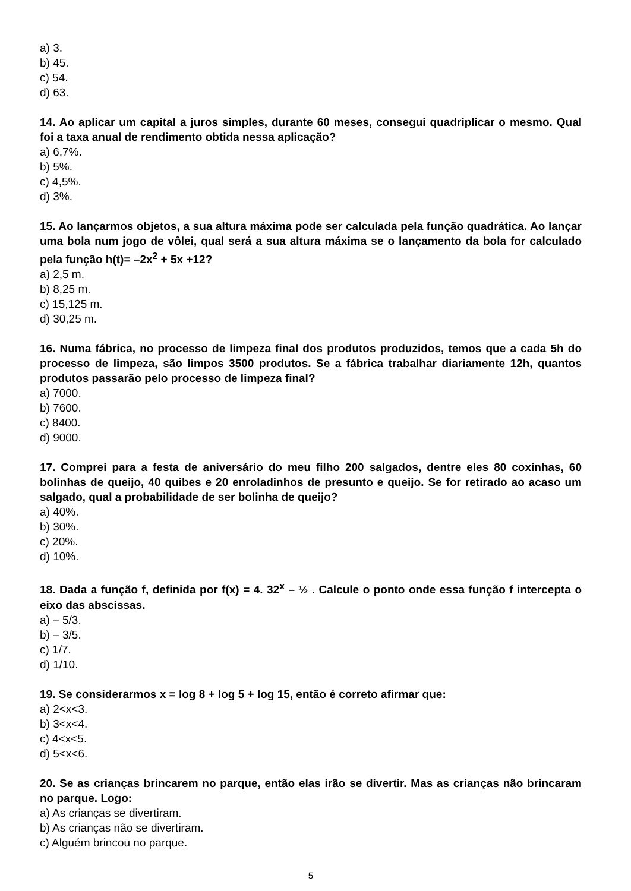a) 3.
b) 45.
c) 54.
d) 63.
14. Ao aplicar um capital a juros simples, durante 60 meses, consegui quadriplicar o mesmo. Qual foi a taxa anual de rendimento obtida nessa aplicação?
a) 6,7%.
b) 5%.
c) 4,5%.
d) 3%.
15. Ao lançarmos objetos, a sua altura máxima pode ser calculada pela função quadrática. Ao lançar uma bola num jogo de vôlei, qual será a sua altura máxima se o lançamento da bola for calculado pela função h(t)= –2x<sup>2</sup> + 5x +12?
a) 2,5 m.
b) 8,25 m.
c) 15,125 m.
d) 30,25 m.
16. Numa fábrica, no processo de limpeza final dos produtos produzidos, temos que a cada 5h do processo de limpeza, são limpos 3500 produtos. Se a fábrica trabalhar diariamente 12h, quantos produtos passarão pelo processo de limpeza final?
a) 7000.
b) 7600.
c) 8400.
d) 9000.
17. Comprei para a festa de aniversário do meu filho 200 salgados, dentre eles 80 coxinhas, 60 bolinhas de queijo, 40 quibes e 20 enroladinhos de presunto e queijo. Se for retirado ao acaso um salgado, qual a probabilidade de ser bolinha de queijo?
a) 40%.
b) 30%.
c) 20%.
d) 10%.
18. Dada a função f, definida por f(x) = 4. 32<sup>x</sup> – ½ . Calcule o ponto onde essa função f intercepta o eixo das abscissas.
a) – 5/3.
b) – 3/5.
c) 1/7.
d) 1/10.
19. Se considerarmos x = log 8 + log 5 + log 15, então é correto afirmar que:
a) 2<x<3.
b) 3<x<4.
c) 4<x<5.
d) 5<x<6.
20. Se as crianças brincarem no parque, então elas irão se divertir. Mas as crianças não brincaram no parque. Logo:
a) As crianças se divertiram.
b) As crianças não se divertiram.
c) Alguém brincou no parque.
5